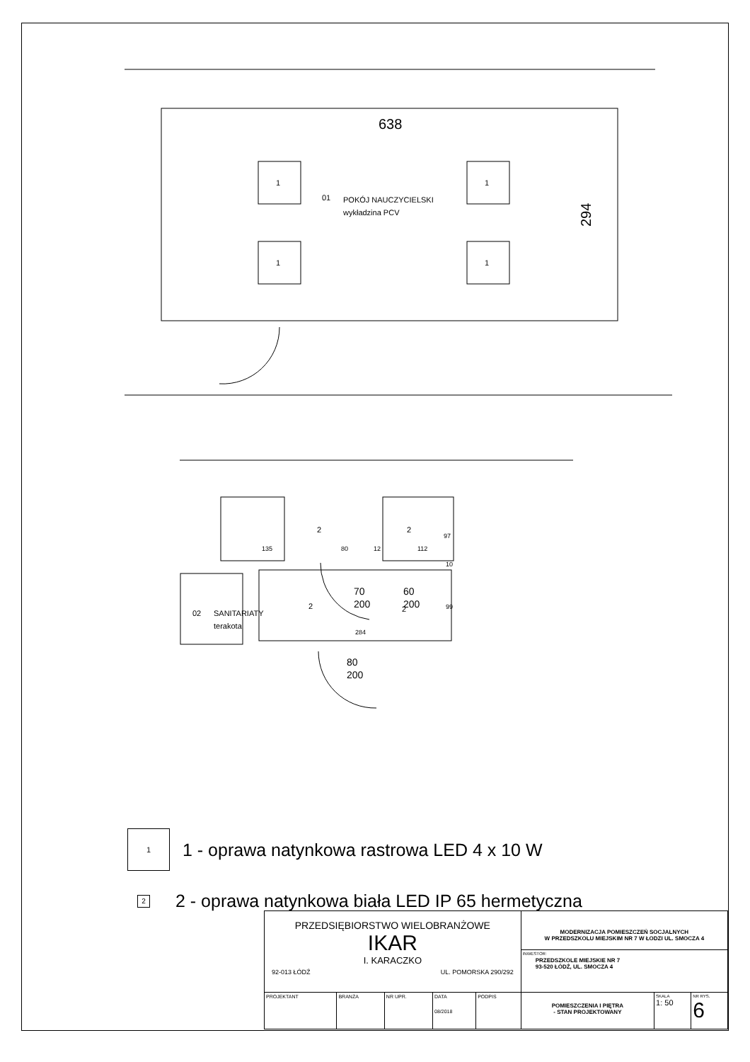1
1
1
1
638
294
01
POKÓJ NAUCZYCIELSKI
wykładzina PCV
2
2
2
2
135
80
12
112
284
02
SANITARIATY
terakota
70
200
60
200
80
200
97
10
99
1
1 - oprawa natynkowa rastrowa LED 4 x 10 W
2
2 - oprawa natynkowa biała LED IP 65 hermetyczna
| PRZEDSIĘBIORSTWO WIELOBRANŻOWE IKAR I. KARACZKO 92-013 ŁÓDŹ UL. POMORSKA 290/292 | | | | | MODERNIZACJA POMIESZCZEŃ SOCJALNYCH W PRZEDSZKOLU MIEJSKIM NR 7 W ŁODZI UL. SMOCZA 4 INWESTOR: PRZEDSZKOLE MIEJSKIE NR 7 93-520 ŁÓDŹ, UL. SMOCZA 4 | | |
| PROJEKTANT | BRANŻA | NR UPR. | DATA 08/2018 | PODPIS | POMIESZCZENIA I PIĘTRA - STAN PROJEKTOWANY | SKALA 1: 50 | NR RYS. 6 |